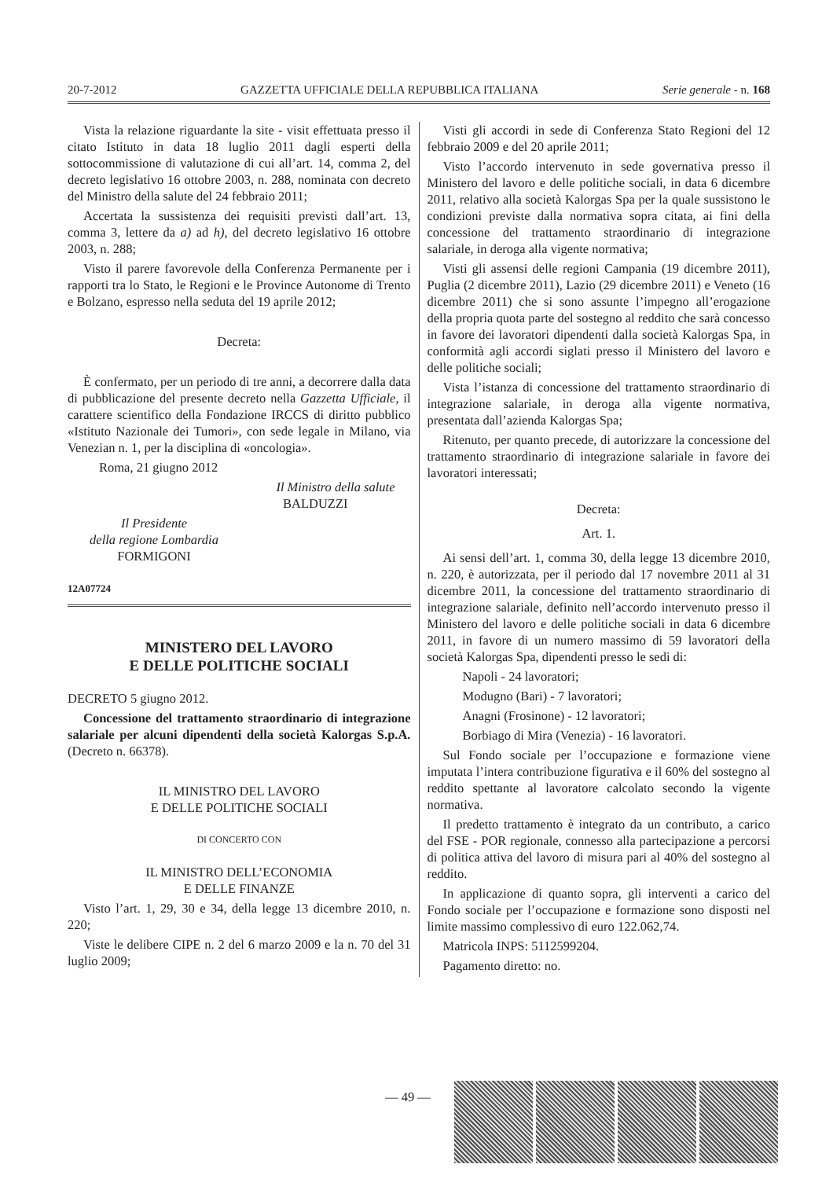20-7-2012 GAZZETTA UFFICIALE DELLA REPUBBLICA ITALIANA Serie generale - n. 168
Vista la relazione riguardante la site - visit effettuata presso il citato Istituto in data 18 luglio 2011 dagli esperti della sottocommissione di valutazione di cui all’art. 14, comma 2, del decreto legislativo 16 ottobre 2003, n. 288, nominata con decreto del Ministro della salute del 24 febbraio 2011;
Accertata la sussistenza dei requisiti previsti dall’art. 13, comma 3, lettere da a) ad h), del decreto legislativo 16 ottobre 2003, n. 288;
Visto il parere favorevole della Conferenza Permanente per i rapporti tra lo Stato, le Regioni e le Province Autonome di Trento e Bolzano, espresso nella seduta del 19 aprile 2012;
Decreta:
È confermato, per un periodo di tre anni, a decorrere dalla data di pubblicazione del presente decreto nella Gazzetta Ufficiale, il carattere scientifico della Fondazione IRCCS di diritto pubblico «Istituto Nazionale dei Tumori», con sede legale in Milano, via Venezian n. 1, per la disciplina di «oncologia».
Roma, 21 giugno 2012
Il Ministro della salute
BALDUZZI
Il Presidente
della regione Lombardia
FORMIGONI
12A07724
MINISTERO DEL LAVORO
E DELLE POLITICHE SOCIALI
DECRETO 5 giugno 2012.
Concessione del trattamento straordinario di integrazione salariale per alcuni dipendenti della società Kalorgas S.p.A. (Decreto n. 66378).
IL MINISTRO DEL LAVORO
E DELLE POLITICHE SOCIALI
DI CONCERTO CON
IL MINISTRO DELL’ECONOMIA
E DELLE FINANZE
Visto l’art. 1, 29, 30 e 34, della legge 13 dicembre 2010, n. 220;
Viste le delibere CIPE n. 2 del 6 marzo 2009 e la n. 70 del 31 luglio 2009;
Visti gli accordi in sede di Conferenza Stato Regioni del 12 febbraio 2009 e del 20 aprile 2011;
Visto l’accordo intervenuto in sede governativa presso il Ministero del lavoro e delle politiche sociali, in data 6 dicembre 2011, relativo alla società Kalorgas Spa per la quale sussistono le condizioni previste dalla normativa sopra citata, ai fini della concessione del trattamento straordinario di integrazione salariale, in deroga alla vigente normativa;
Visti gli assensi delle regioni Campania (19 dicembre 2011), Puglia (2 dicembre 2011), Lazio (29 dicembre 2011) e Veneto (16 dicembre 2011) che si sono assunte l’impegno all’erogazione della propria quota parte del sostegno al reddito che sarà concesso in favore dei lavoratori dipendenti dalla società Kalorgas Spa, in conformità agli accordi siglati presso il Ministero del lavoro e delle politiche sociali;
Vista l’istanza di concessione del trattamento straordinario di integrazione salariale, in deroga alla vigente normativa, presentata dall’azienda Kalorgas Spa;
Ritenuto, per quanto precede, di autorizzare la concessione del trattamento straordinario di integrazione salariale in favore dei lavoratori interessati;
Decreta:
Art. 1.
Ai sensi dell’art. 1, comma 30, della legge 13 dicembre 2010, n. 220, è autorizzata, per il periodo dal 17 novembre 2011 al 31 dicembre 2011, la concessione del trattamento straordinario di integrazione salariale, definito nell’accordo intervenuto presso il Ministero del lavoro e delle politiche sociali in data 6 dicembre 2011, in favore di un numero massimo di 59 lavoratori della società Kalorgas Spa, dipendenti presso le sedi di:
Napoli - 24 lavoratori;
Modugno (Bari) - 7 lavoratori;
Anagni (Frosinone) - 12 lavoratori;
Borbiago di Mira (Venezia) - 16 lavoratori.
Sul Fondo sociale per l’occupazione e formazione viene imputata l’intera contribuzione figurativa e il 60% del sostegno al reddito spettante al lavoratore calcolato secondo la vigente normativa.
Il predetto trattamento è integrato da un contributo, a carico del FSE - POR regionale, connesso alla partecipazione a percorsi di politica attiva del lavoro di misura pari al 40% del sostegno al reddito.
In applicazione di quanto sopra, gli interventi a carico del Fondo sociale per l’occupazione e formazione sono disposti nel limite massimo complessivo di euro 122.062,74.
Matricola INPS: 5112599204.
Pagamento diretto: no.
— 49 —